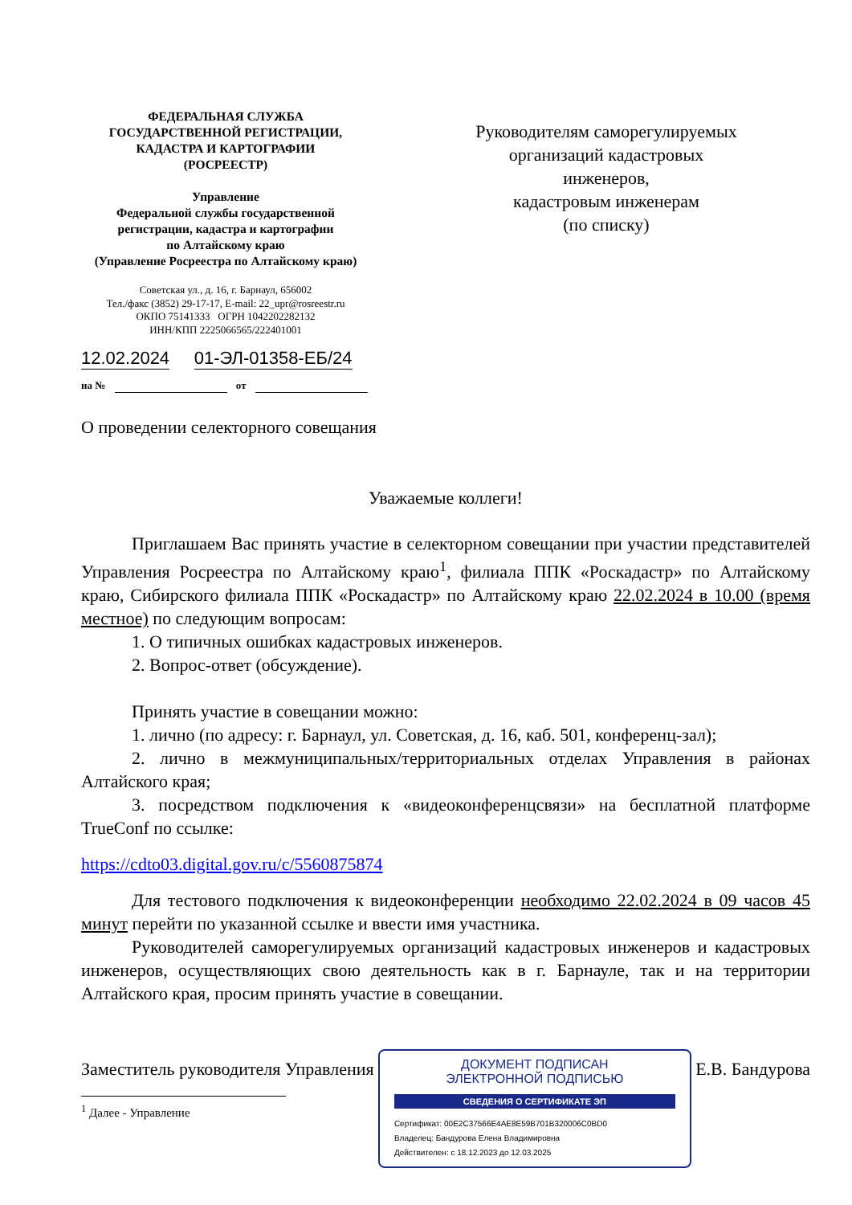ФЕДЕРАЛЬНАЯ СЛУЖБА
ГОСУДАРСТВЕННОЙ РЕГИСТРАЦИИ,
КАДАСТРА И КАРТОГРАФИИ
(РОСРЕЕСТР)
Управление
Федеральной службы государственной
регистрации, кадастра и картографии
по Алтайскому краю
(Управление Росреестра по Алтайскому краю)
Советская ул., д. 16, г. Барнаул, 656002
Тел./факс (3852) 29-17-17, E-mail: 22_upr@rosreestr.ru
ОКПО 75141333 ОГРН 1042202282132
ИНН/КПП 2225066565/222401001
Руководителям саморегулируемых
организаций кадастровых
инженеров,
кадастровым инженерам
(по списку)
12.02.2024 01-ЭЛ-01358-ЕБ/24
на № от
О проведении селекторного совещания
Уважаемые коллеги!
Приглашаем Вас принять участие в селекторном совещании при участии представителей Управления Росреестра по Алтайскому краю<sup>1</sup>, филиала ППК «Роскадастр» по Алтайскому краю, Сибирского филиала ППК «Роскадастр» по Алтайскому краю 22.02.2024 в 10.00 (время местное) по следующим вопросам:
1. О типичных ошибках кадастровых инженеров.
2. Вопрос-ответ (обсуждение).
Принять участие в совещании можно:
1. лично (по адресу: г. Барнаул, ул. Советская, д. 16, каб. 501, конференц-зал);
2. лично в межмуниципальных/территориальных отделах Управления в районах Алтайского края;
3. посредством подключения к «видеоконференцсвязи» на бесплатной платформе TrueConf по ссылке:
https://cdto03.digital.gov.ru/c/5560875874
Для тестового подключения к видеоконференции необходимо 22.02.2024 в 09 часов 45 минут перейти по указанной ссылке и ввести имя участника.
Руководителей саморегулируемых организаций кадастровых инженеров и кадастровых инженеров, осуществляющих свою деятельность как в г. Барнауле, так и на территории Алтайского края, просим принять участие в совещании.
Заместитель руководителя Управления
ДОКУМЕНТ ПОДПИСАН
ЭЛЕКТРОННОЙ ПОДПИСЬЮ
СВЕДЕНИЯ О СЕРТИФИКАТЕ ЭП
Сертификат: 00E2C37566E4AE8E59B701B320006C0BD0
Владелец: Бандурова Елена Владимировна
Действителен: с 18.12.2023 до 12.03.2025
Е.В. Бандурова
<sup>1</sup> Далее - Управление